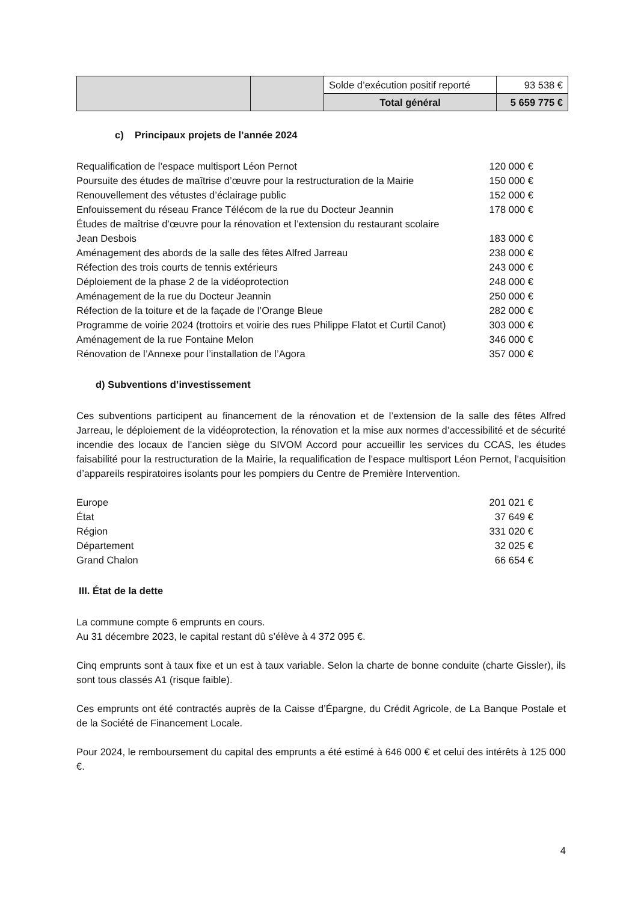| | | Solde d’exécution positif reporté | 93 538 € |
| | | Total général | 5 659 775 € |
c) Principaux projets de l’année 2024
Requalification de l’espace multisport Léon Pernot 120 000 €
Poursuite des études de maîtrise d’œuvre pour la restructuration de la Mairie 150 000 €
Renouvellement des vétustes d’éclairage public 152 000 €
Enfouissement du réseau France Télécom de la rue du Docteur Jeannin 178 000 €
Études de maîtrise d’œuvre pour la rénovation et l’extension du restaurant scolaire
Jean Desbois
183 000 €
Aménagement des abords de la salle des fêtes Alfred Jarreau 238 000 €
Réfection des trois courts de tennis extérieurs 243 000 €
Déploiement de la phase 2 de la vidéoprotection 248 000 €
Aménagement de la rue du Docteur Jeannin 250 000 €
Réfection de la toiture et de la façade de l’Orange Bleue 282 000 €
Programme de voirie 2024 (trottoirs et voirie des rues Philippe Flatot et Curtil Canot) 303 000 €
Aménagement de la rue Fontaine Melon 346 000 €
Rénovation de l’Annexe pour l’installation de l’Agora 357 000 €
d) Subventions d’investissement
Ces subventions participent au financement de la rénovation et de l’extension de la salle des fêtes Alfred Jarreau, le déploiement de la vidéoprotection, la rénovation et la mise aux normes d’accessibilité et de sécurité incendie des locaux de l’ancien siège du SIVOM Accord pour accueillir les services du CCAS, les études faisabilité pour la restructuration de la Mairie, la requalification de l’espace multisport Léon Pernot, l’acquisition d’appareils respiratoires isolants pour les pompiers du Centre de Première Intervention.
Europe 201 021 €
État 37 649 €
Région 331 020 €
Département 32 025 €
Grand Chalon 66 654 €
III. État de la dette
La commune compte 6 emprunts en cours.
Au 31 décembre 2023, le capital restant dû s’élève à 4 372 095 €.
Cinq emprunts sont à taux fixe et un est à taux variable. Selon la charte de bonne conduite (charte Gissler), ils sont tous classés A1 (risque faible).
Ces emprunts ont été contractés auprès de la Caisse d’Épargne, du Crédit Agricole, de La Banque Postale et de la Société de Financement Locale.
Pour 2024, le remboursement du capital des emprunts a été estimé à 646 000 € et celui des intérêts à 125 000 €.
4